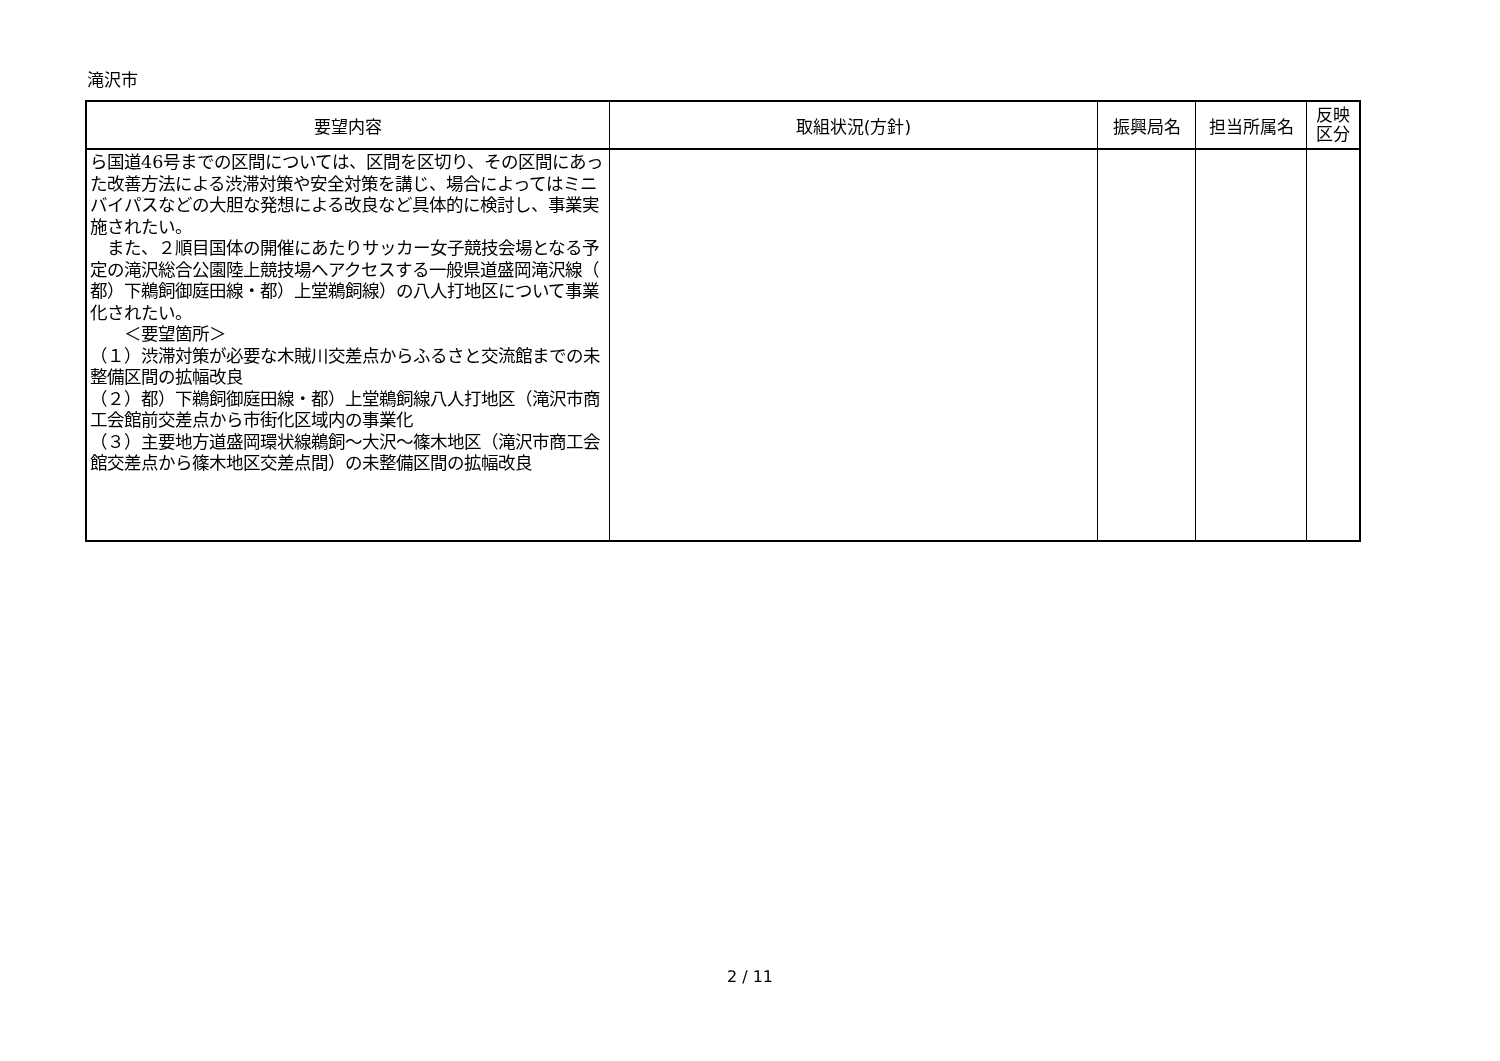滝沢市
| 要望内容 | 取組状況(方針) | 振興局名 | 担当所属名 | 反映 区分 |
| --- | --- | --- | --- | --- |
| ら国道46号までの区間については、区間を区切り、その区間にあった改善方法による渋滞対策や安全対策を講じ、場合によってはミニバイパスなどの大胆な発想による改良など具体的に検討し、事業実施されたい。 また、２順目国体の開催にあたりサッカー女子競技会場となる予定の滝沢総合公園陸上競技場へアクセスする一般県道盛岡滝沢線（ 都）下鵜飼御庭田線・都）上堂鵜飼線）の八人打地区について事業化されたい。 ＜要望箇所＞ （１）渋滞対策が必要な木賊川交差点からふるさと交流館までの未整備区間の拡幅改良 （２）都）下鵜飼御庭田線・都）上堂鵜飼線八人打地区（滝沢市商工会館前交差点から市街化区域内の事業化 （３）主要地方道盛岡環状線鵜飼～大沢～篠木地区（滝沢市商工会館交差点から篠木地区交差点間）の未整備区間の拡幅改良 | | | | |
2 / 11